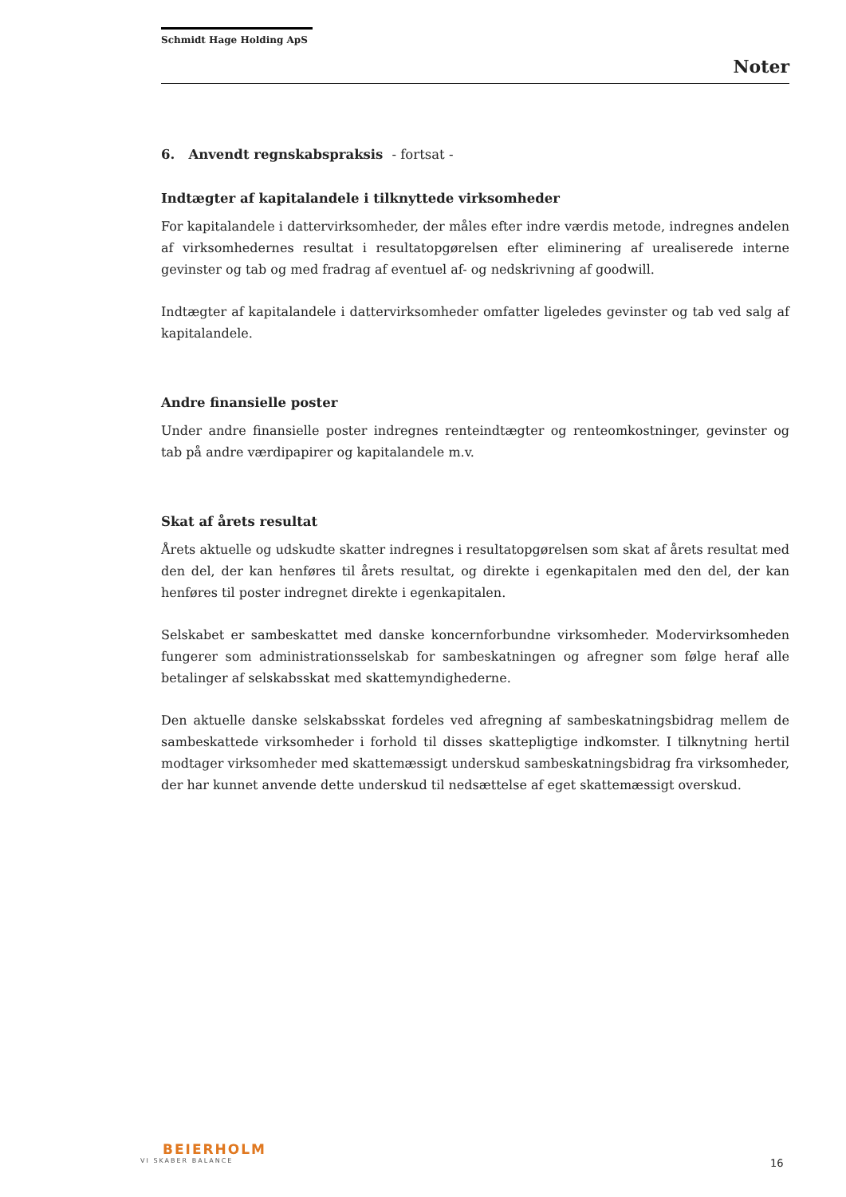Schmidt Hage Holding ApS
Noter
6. Anvendt regnskabspraksis - fortsat -
Indtægter af kapitalandele i tilknyttede virksomheder
For kapitalandele i dattervirksomheder, der måles efter indre værdis metode, indregnes andelen af virksomhedernes resultat i resultatopgørelsen efter eliminering af urealiserede interne gevinster og tab og med fradrag af eventuel af- og nedskrivning af goodwill.
Indtægter af kapitalandele i dattervirksomheder omfatter ligeledes gevinster og tab ved salg af kapitalandele.
Andre finansielle poster
Under andre finansielle poster indregnes renteindtægter og renteomkostninger, gevinster og tab på andre værdipapirer og kapitalandele m.v.
Skat af årets resultat
Årets aktuelle og udskudte skatter indregnes i resultatopgørelsen som skat af årets resultat med den del, der kan henføres til årets resultat, og direkte i egenkapitalen med den del, der kan henføres til poster indregnet direkte i egenkapitalen.
Selskabet er sambeskattet med danske koncernforbundne virksomheder. Modervirksomheden fungerer som administrationsselskab for sambeskatningen og afregner som følge heraf alle betalinger af selskabsskat med skattemyndighederne.
Den aktuelle danske selskabsskat fordeles ved afregning af sambeskatningsbidrag mellem de sambeskattede virksomheder i forhold til disses skattepligtige indkomster. I tilknytning hertil modtager virksomheder med skattemæssigt underskud sambeskatningsbidrag fra virksomheder, der har kunnet anvende dette underskud til nedsættelse af eget skattemæssigt overskud.
BEIERHOLM
VI SKABER BALANCE
16